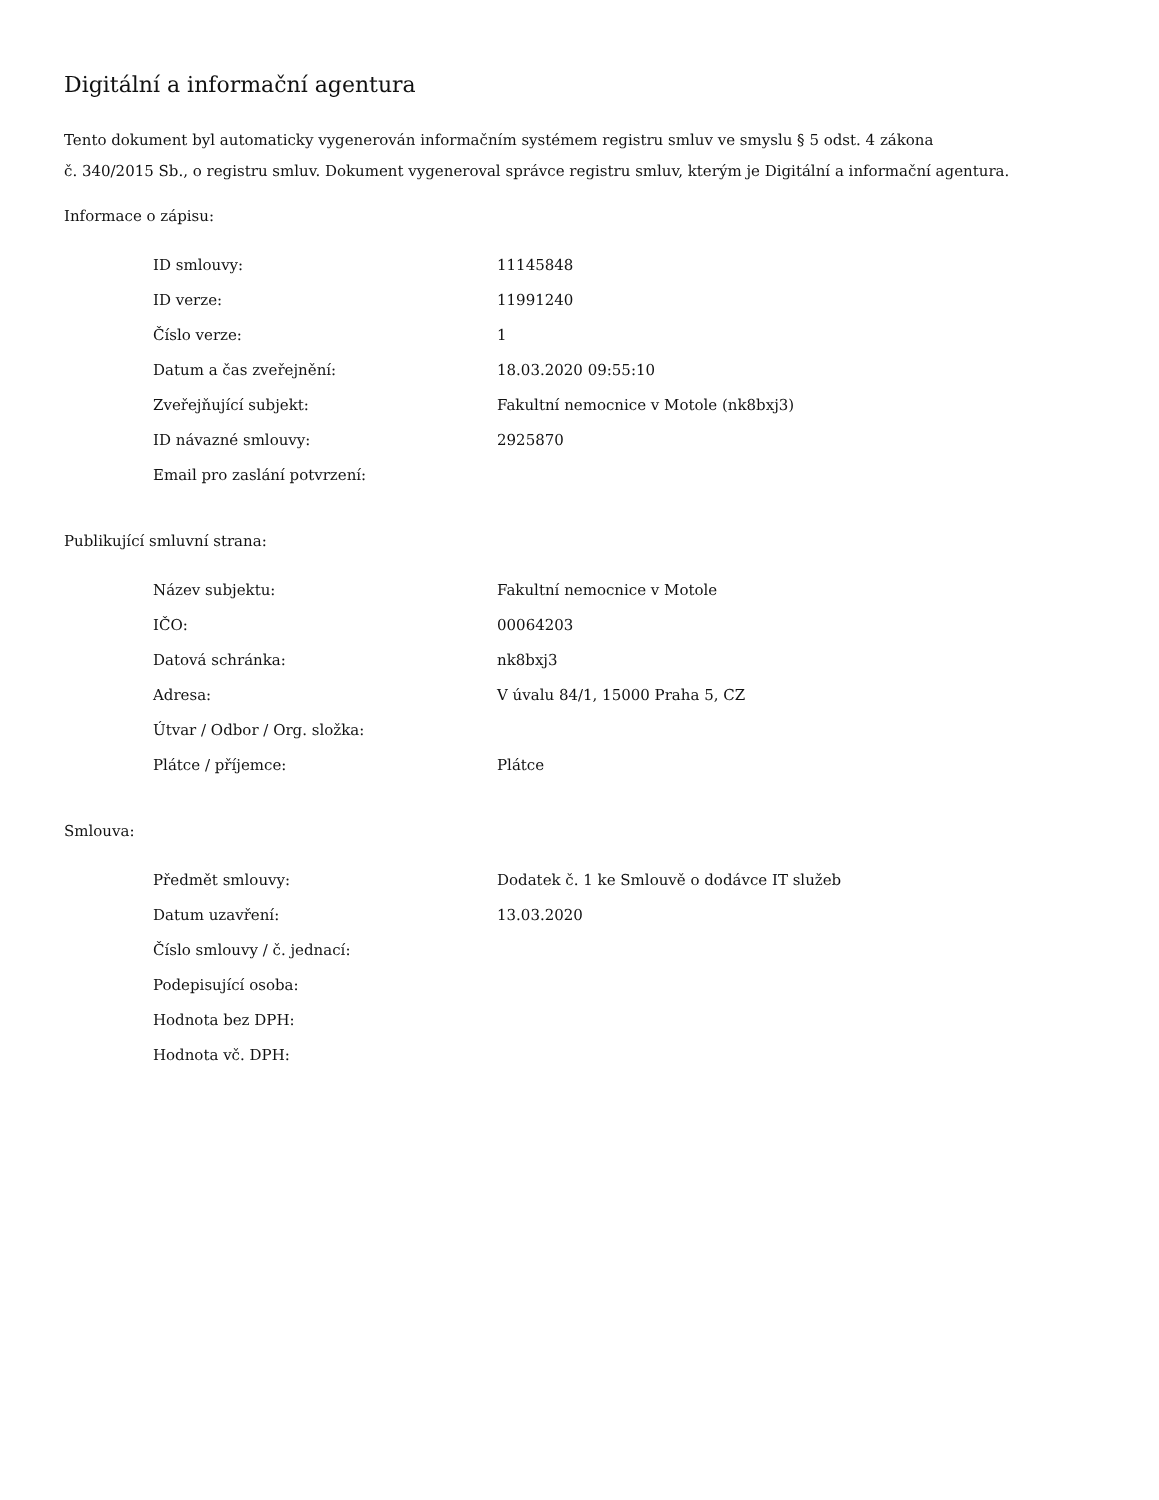Digitální a informační agentura
Tento dokument byl automaticky vygenerován informačním systémem registru smluv ve smyslu § 5 odst. 4 zákona
č. 340/2015 Sb., o registru smluv. Dokument vygeneroval správce registru smluv, kterým je Digitální a informační agentura.
Informace o zápisu:
| ID smlouvy: | 11145848 |
| ID verze: | 11991240 |
| Číslo verze: | 1 |
| Datum a čas zveřejnění: | 18.03.2020 09:55:10 |
| Zveřejňující subjekt: | Fakultní nemocnice v Motole (nk8bxj3) |
| ID návazné smlouvy: | 2925870 |
| Email pro zaslání potvrzení: | |
Publikující smluvní strana:
| Název subjektu: | Fakultní nemocnice v Motole |
| IČO: | 00064203 |
| Datová schránka: | nk8bxj3 |
| Adresa: | V úvalu 84/1, 15000 Praha 5, CZ |
| Útvar / Odbor / Org. složka: | |
| Plátce / příjemce: | Plátce |
Smlouva:
| Předmět smlouvy: | Dodatek č. 1 ke Smlouvě o dodávce IT služeb |
| Datum uzavření: | 13.03.2020 |
| Číslo smlouvy / č. jednací: | |
| Podepisující osoba: | |
| Hodnota bez DPH: | |
| Hodnota vč. DPH: | |